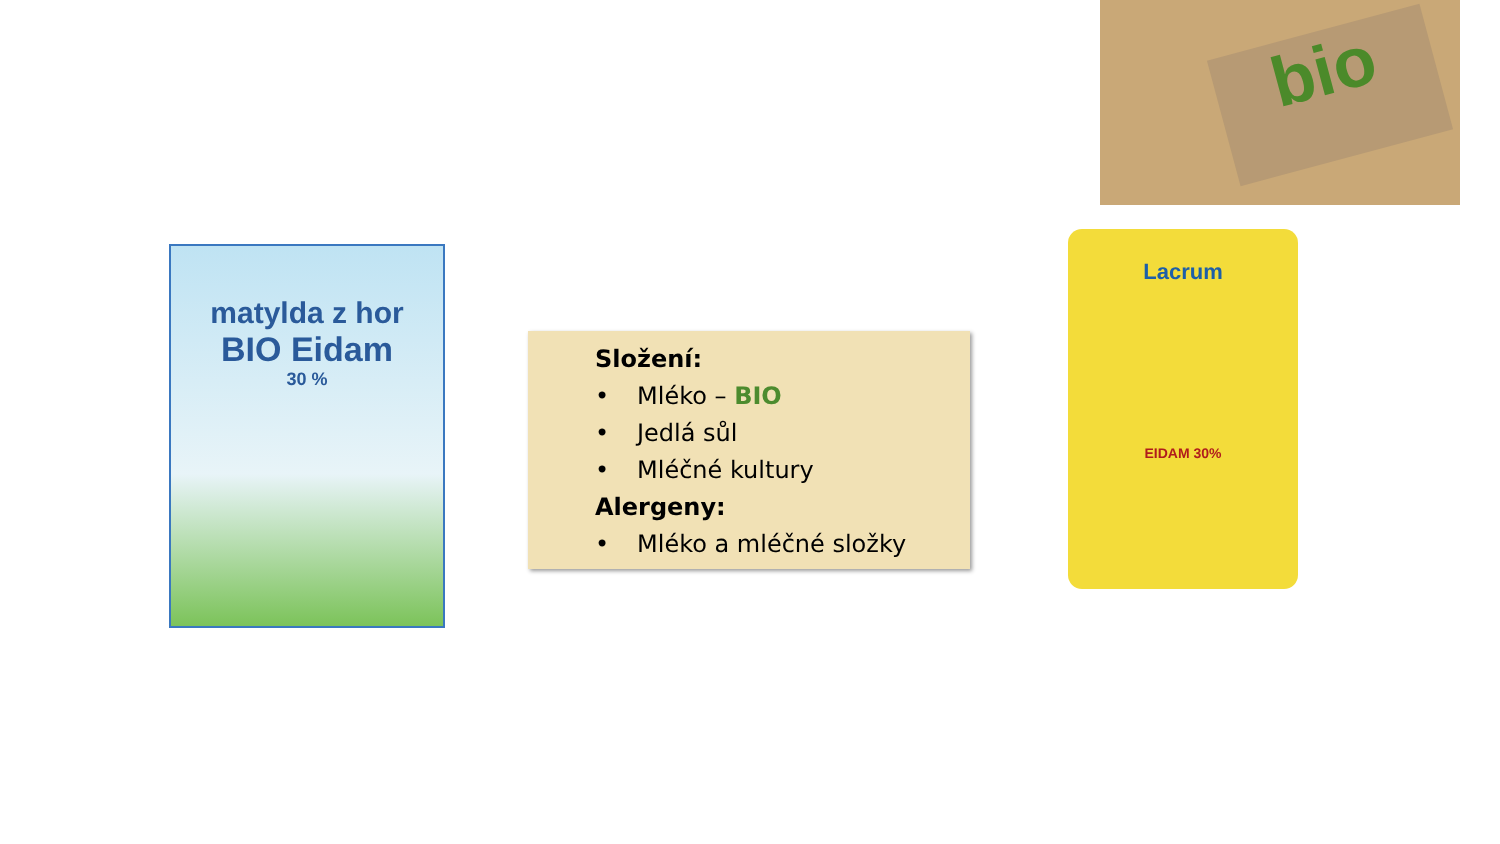bio
matylda z hor
BIO Eidam
30 %
Složení:
• Mléko – BIO
• Jedlá sůl
• Mléčné kultury
Alergeny:
• Mléko a mléčné složky
Lacrum
EIDAM 30%